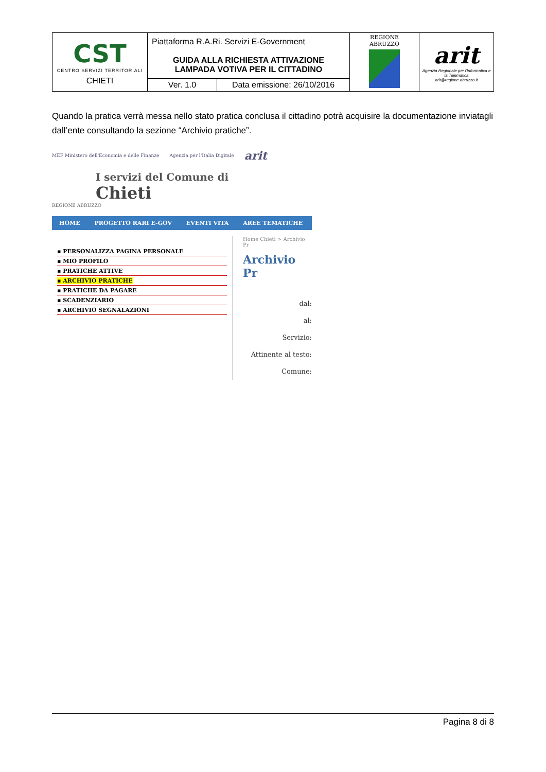| CST CENTRO SERVIZI TERRITORIALI CHIETI | Piattaforma R.A.Ri. Servizi E-Government GUIDA ALLA RICHIESTA ATTIVAZIONE LAMPADA VOTIVA PER IL CITTADINO | | REGIONE ABRUZZO | arit Agenzia Regionale per l'Informatica e la Telematica arit@regione.abruzzo.it |
| | Ver. 1.0 | Data emissione: 26/10/2016 | | |
Quando la pratica verrà messa nello stato pratica conclusa il cittadino potrà acquisire la documentazione inviatagli dall’ente consultando la sezione “Archivio pratiche”.
MEF Ministero dell'Economia e delle Finanze Agenzia per l'Italia Digitale arit
I servizi del Comune di
Chieti
REGIONE ABRUZZO
HOME PROGETTO RARI E-GOV EVENTI VITA AREE TEMATICHE
▪ PERSONALIZZA PAGINA PERSONALE
▪ MIO PROFILO
▪ PRATICHE ATTIVE
▪ ARCHIVIO PRATICHE
▪ PRATICHE DA PAGARE
▪ SCADENZIARIO
▪ ARCHIVIO SEGNALAZIONI
Home Chieti > Archivio Pr
Archivio Pr
dal:
al:
Servizio:
Attinente al testo:
Comune:
Pagina 8 di 8